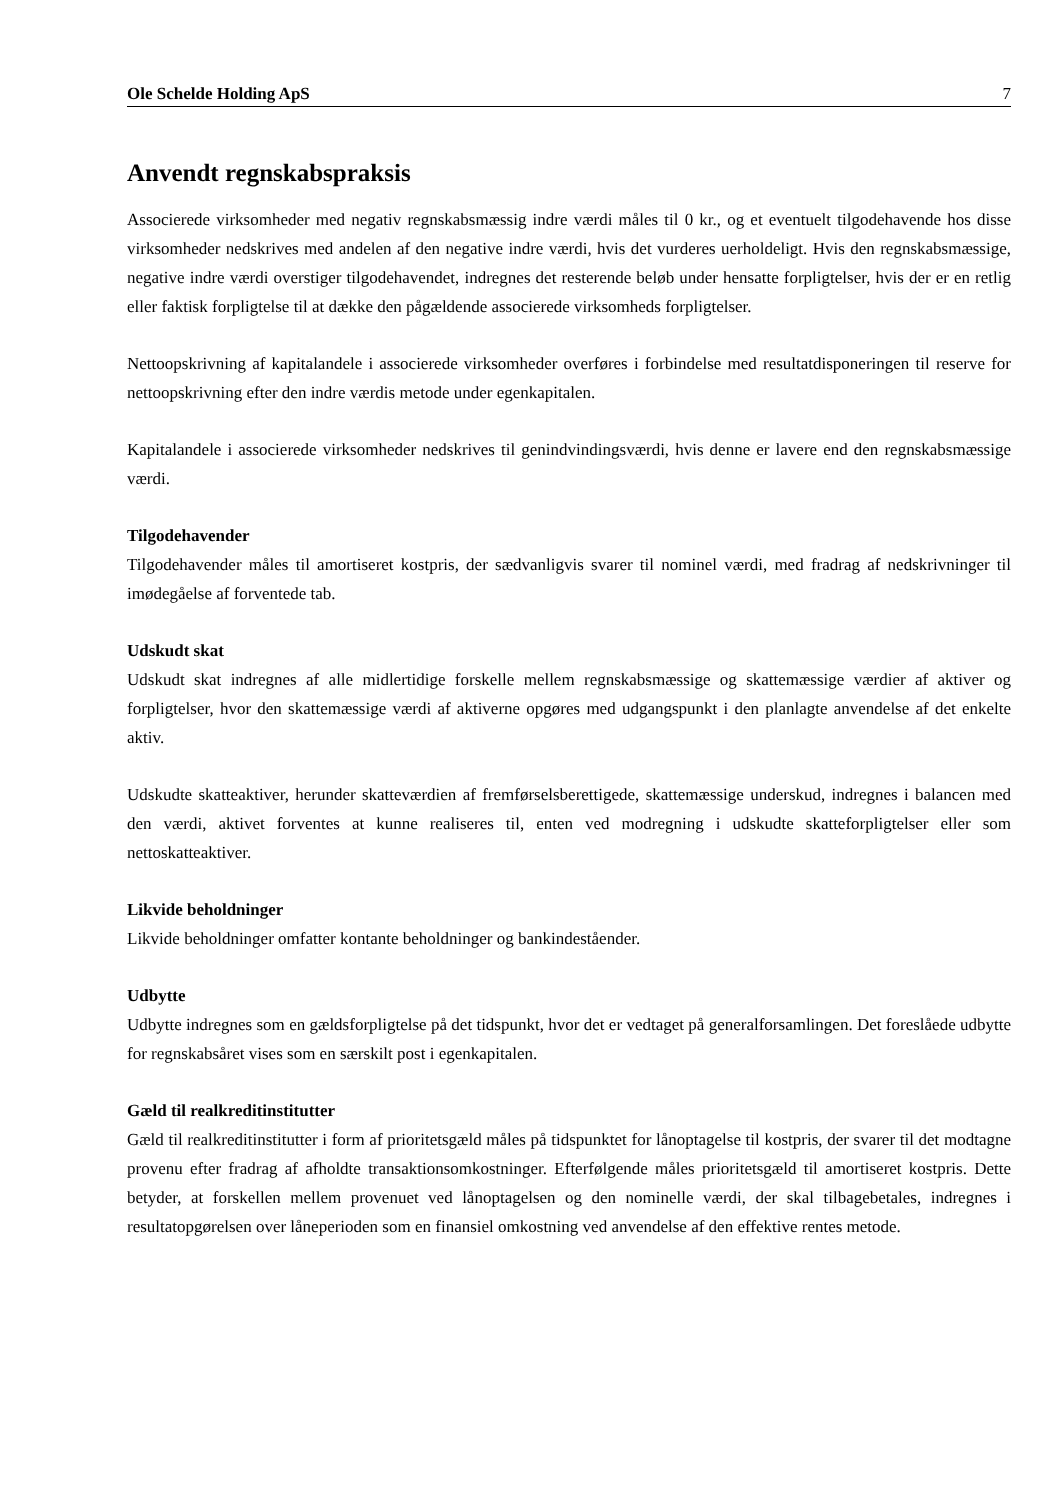Ole Schelde Holding ApS 7
Anvendt regnskabspraksis
Associerede virksomheder med negativ regnskabsmæssig indre værdi måles til 0 kr., og et eventuelt tilgodehavende hos disse virksomheder nedskrives med andelen af den negative indre værdi, hvis det vurderes uerholdeligt. Hvis den regnskabsmæssige, negative indre værdi overstiger tilgodehavendet, indregnes det resterende beløb under hensatte forpligtelser, hvis der er en retlig eller faktisk forpligtelse til at dække den pågældende associerede virksomheds forpligtelser.
Nettoopskrivning af kapitalandele i associerede virksomheder overføres i forbindelse med resultatdisponeringen til reserve for nettoopskrivning efter den indre værdis metode under egenkapitalen.
Kapitalandele i associerede virksomheder nedskrives til genindvindingsværdi, hvis denne er lavere end den regnskabsmæssige værdi.
Tilgodehavender
Tilgodehavender måles til amortiseret kostpris, der sædvanligvis svarer til nominel værdi, med fradrag af nedskrivninger til imødegåelse af forventede tab.
Udskudt skat
Udskudt skat indregnes af alle midlertidige forskelle mellem regnskabsmæssige og skattemæssige værdier af aktiver og forpligtelser, hvor den skattemæssige værdi af aktiverne opgøres med udgangspunkt i den planlagte anvendelse af det enkelte aktiv.
Udskudte skatteaktiver, herunder skatteværdien af fremførselsberettigede, skattemæssige underskud, indregnes i balancen med den værdi, aktivet forventes at kunne realiseres til, enten ved modregning i udskudte skatteforpligtelser eller som nettoskatteaktiver.
Likvide beholdninger
Likvide beholdninger omfatter kontante beholdninger og bankindeståender.
Udbytte
Udbytte indregnes som en gældsforpligtelse på det tidspunkt, hvor det er vedtaget på generalforsamlingen. Det foreslåede udbytte for regnskabsåret vises som en særskilt post i egenkapitalen.
Gæld til realkreditinstitutter
Gæld til realkreditinstitutter i form af prioritetsgæld måles på tidspunktet for lånoptagelse til kostpris, der svarer til det modtagne provenu efter fradrag af afholdte transaktionsomkostninger. Efterfølgende måles prioritetsgæld til amortiseret kostpris. Dette betyder, at forskellen mellem provenuet ved lånoptagelsen og den nominelle værdi, der skal tilbagebetales, indregnes i resultatopgørelsen over låneperioden som en finansiel omkostning ved anvendelse af den effektive rentes metode.